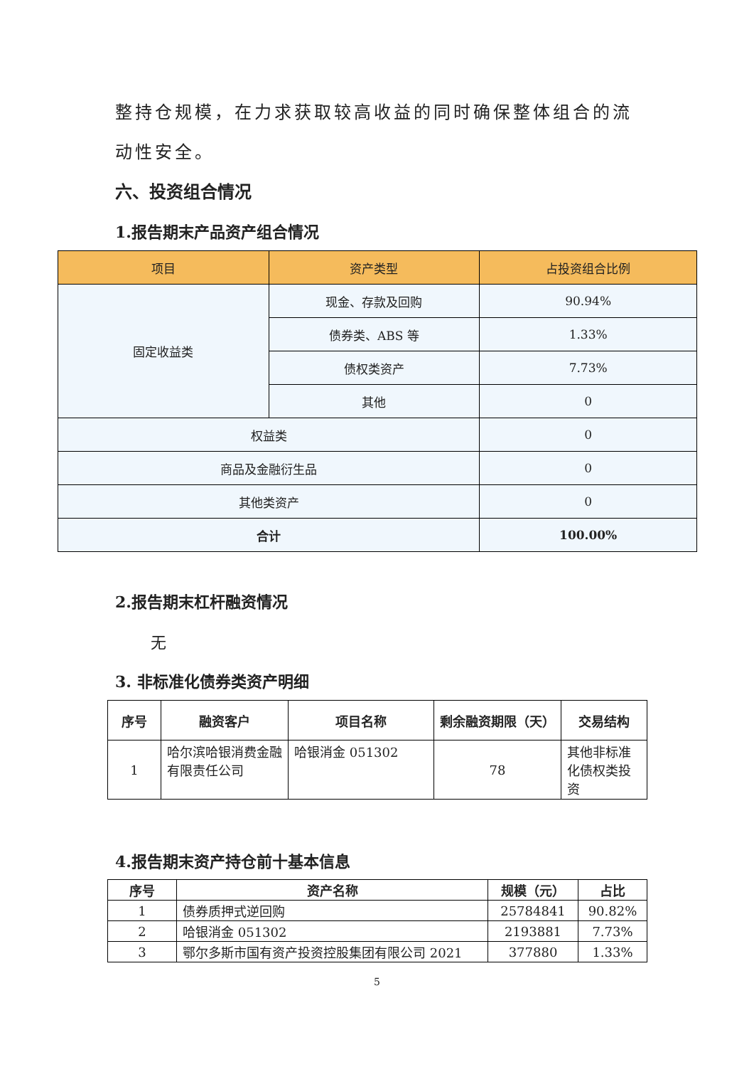整持仓规模，在力求获取较高收益的同时确保整体组合的流动性安全。
六、投资组合情况
1.报告期末产品资产组合情况
| 项目 | 资产类型 | 占投资组合比例 |
| --- | --- | --- |
| 固定收益类 | 现金、存款及回购 | 90.94% |
| | 债券类、ABS 等 | 1.33% |
| | 债权类资产 | 7.73% |
| | 其他 | 0 |
| 权益类 | | 0 |
| 商品及金融衍生品 | | 0 |
| 其他类资产 | | 0 |
| 合计 | | 100.00% |
2.报告期末杠杆融资情况
无
3. 非标准化债券类资产明细
| 序号 | 融资客户 | 项目名称 | 剩余融资期限（天） | 交易结构 |
| --- | --- | --- | --- | --- |
| 1 | 哈尔滨哈银消费金融有限责任公司 | 哈银消金 051302 | 78 | 其他非标准化债权类投资 |
4.报告期末资产持仓前十基本信息
| 序号 | 资产名称 | 规模（元） | 占比 |
| --- | --- | --- | --- |
| 1 | 债券质押式逆回购 | 25784841 | 90.82% |
| 2 | 哈银消金 051302 | 2193881 | 7.73% |
| 3 | 鄂尔多斯市国有资产投资控股集团有限公司 2021 | 377880 | 1.33% |
5